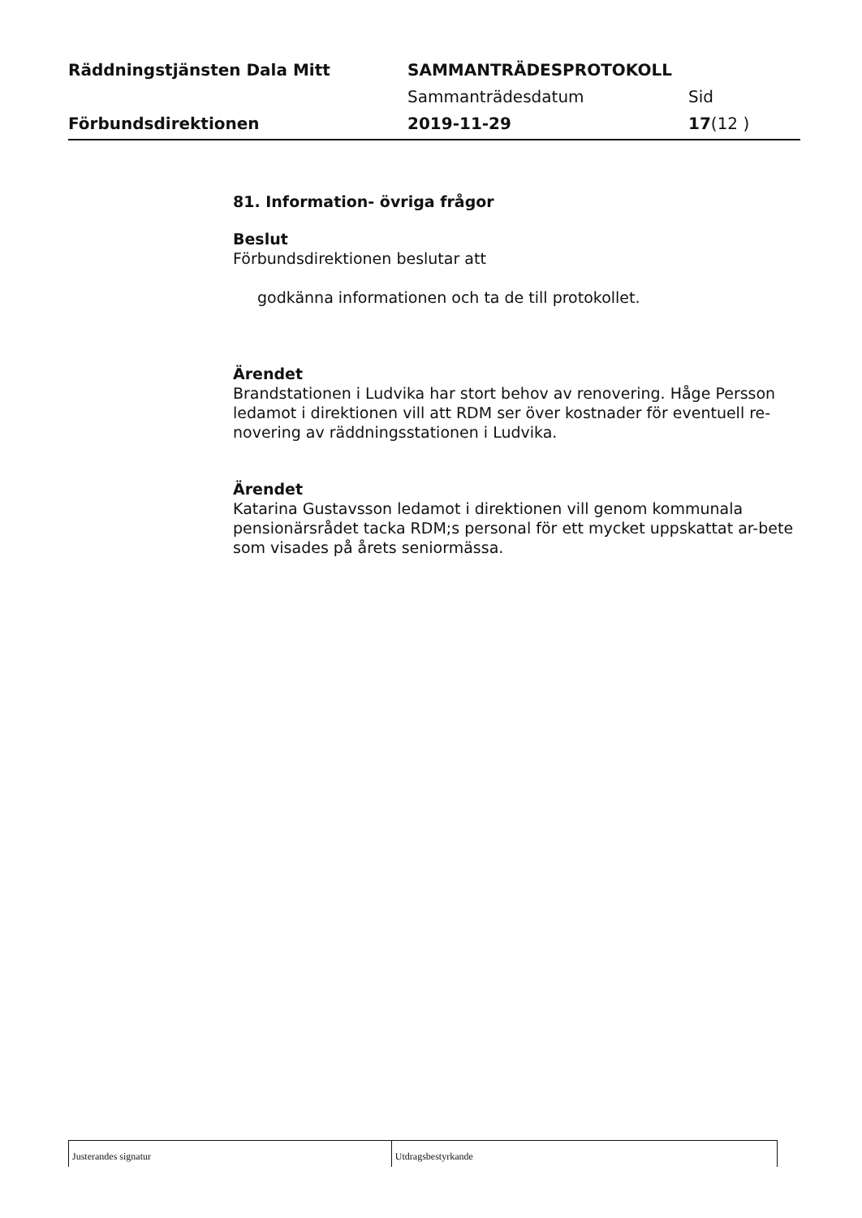Räddningstjänsten Dala Mitt SAMMANTRÄDESPROTOKOLL
Sammanträdesdatum Sid
Förbundsdirektionen 2019-11-29 17(12 )
81. Information- övriga frågor
Beslut
Förbundsdirektionen beslutar att
godkänna informationen och ta de till protokollet.
Ärendet
Brandstationen i Ludvika har stort behov av renovering. Håge Persson ledamot i direktionen vill att RDM ser över kostnader för eventuell re-novering av räddningsstationen i Ludvika.
Ärendet
Katarina Gustavsson ledamot i direktionen vill genom kommunala pensionärsrådet tacka RDM;s personal för ett mycket uppskattat ar-bete som visades på årets seniormässa.
Justerandes signatur Utdragsbestyrkande